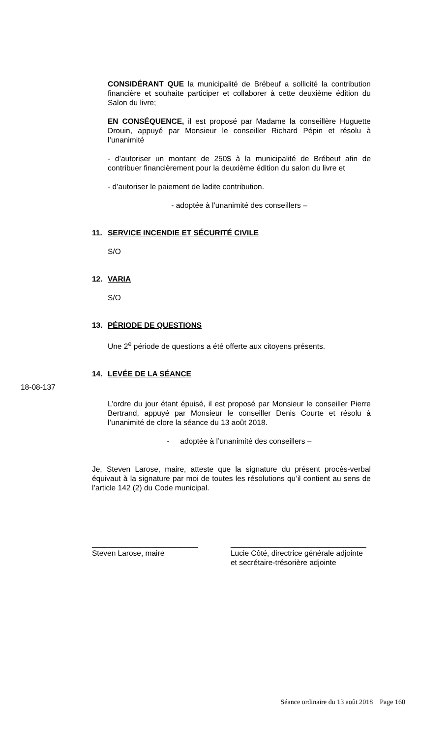CONSIDÉRANT QUE la municipalité de Brébeuf a sollicité la contribution financière et souhaite participer et collaborer à cette deuxième édition du Salon du livre;
EN CONSÉQUENCE, il est proposé par Madame la conseillère Huguette Drouin, appuyé par Monsieur le conseiller Richard Pépin et résolu à l’unanimité
- d’autoriser un montant de 250$ à la municipalité de Brébeuf afin de contribuer financièrement pour la deuxième édition du salon du livre et
- d’autoriser le paiement de ladite contribution.
- adoptée à l’unanimité des conseillers –
11. SERVICE INCENDIE ET SÉCURITÉ CIVILE
S/O
12. VARIA
S/O
13. PÉRIODE DE QUESTIONS
Une 2<sup>e</sup> période de questions a été offerte aux citoyens présents.
14. LEVÉE DE LA SÉANCE
18-08-137
L’ordre du jour étant épuisé, il est proposé par Monsieur le conseiller Pierre Bertrand, appuyé par Monsieur le conseiller Denis Courte et résolu à l’unanimité de clore la séance du 13 août 2018.
- adoptée à l’unanimité des conseillers –
Je, Steven Larose, maire, atteste que la signature du présent procès-verbal équivaut à la signature par moi de toutes les résolutions qu’il contient au sens de l’article 142 (2) du Code municipal.
_________________________
Steven Larose, maire
________________________________
Lucie Côté, directrice générale adjointe
et secrétaire-trésorière adjointe
Séance ordinaire du 13 août 2018 Page 160